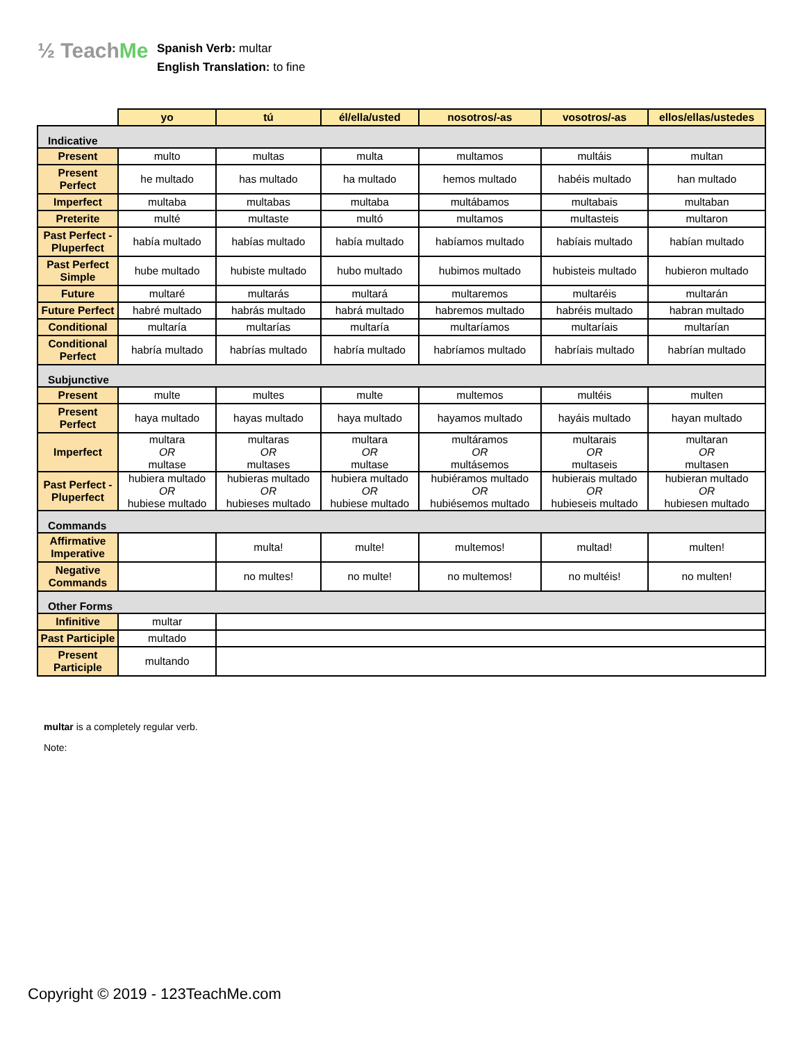½ TeachMe
Spanish Verb: multar
English Translation: to fine
| | yo | tú | él/ella/usted | nosotros/-as | vosotros/-as | ellos/ellas/ustedes |
| --- | --- | --- | --- | --- | --- | --- |
| Indicative | | | | | | |
| Present | multo | multas | multa | multamos | multáis | multan |
| Present Perfect | he multado | has multado | ha multado | hemos multado | habéis multado | han multado |
| Imperfect | multaba | multabas | multaba | multábamos | multabais | multaban |
| Preterite | multé | multaste | multó | multamos | multasteis | multaron |
| Past Perfect - Pluperfect | había multado | habías multado | había multado | habíamos multado | habíais multado | habían multado |
| Past Perfect Simple | hube multado | hubiste multado | hubo multado | hubimos multado | hubisteis multado | hubieron multado |
| Future | multaré | multarás | multará | multaremos | multaréis | multarán |
| Future Perfect | habré multado | habrás multado | habrá multado | habremos multado | habréis multado | habran multado |
| Conditional | multaría | multarías | multaría | multaríamos | multaríais | multarían |
| Conditional Perfect | habría multado | habrías multado | habría multado | habríamos multado | habríais multado | habrían multado |
| Subjunctive | | | | | | |
| Present | multe | multes | multe | multemos | multéis | multen |
| Present Perfect | haya multado | hayas multado | haya multado | hayamos multado | hayáis multado | hayan multado |
| Imperfect | multara OR multase | multaras OR multases | multara OR multase | multáramos OR multásemos | multarais OR multaseis | multaran OR multasen |
| Past Perfect - Pluperfect | hubiera multado OR hubiese multado | hubieras multado OR hubieses multado | hubiera multado OR hubiese multado | hubiéramos multado OR hubiésemos multado | hubierais multado OR hubieseis multado | hubieran multado OR hubiesen multado |
| Commands | | | | | | |
| Affirmative Imperative | | multa! | multe! | multemos! | multad! | multen! |
| Negative Commands | | no multes! | no multe! | no multemos! | no multéis! | no multen! |
| Other Forms | | | | | | |
| Infinitive | multar | | | | | |
| Past Participle | multado | | | | | |
| Present Participle | multando | | | | | |
multar is a completely regular verb.
Note:
Copyright © 2019 - 123TeachMe.com